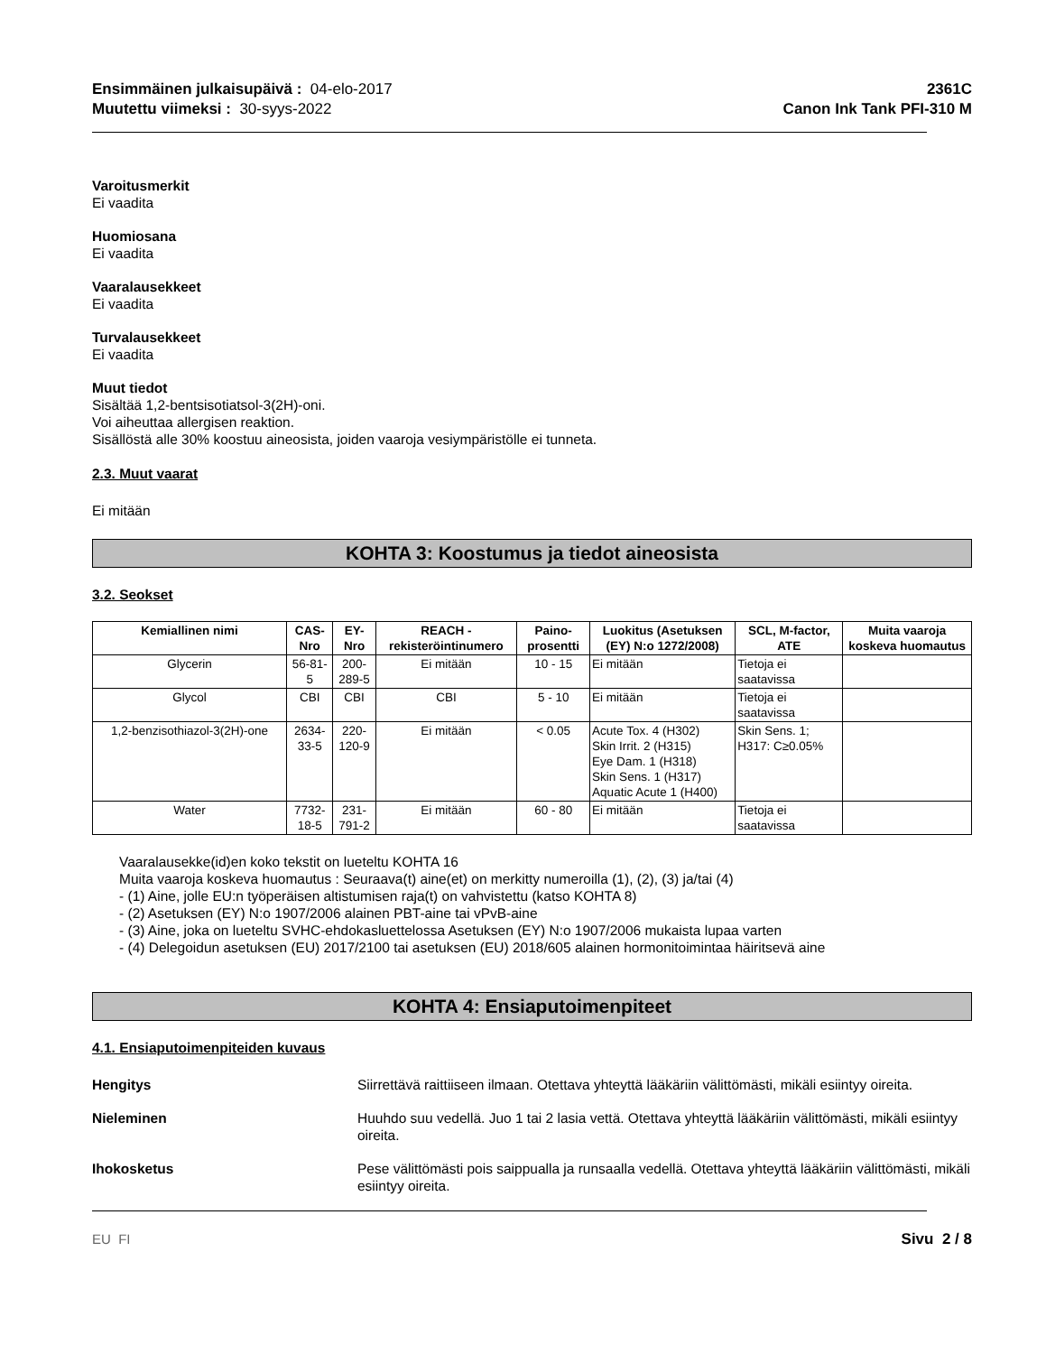Ensimmäinen julkaisupäivä : 04-elo-2017
Muutettu viimeksi : 30-syys-2022
2361C
Canon Ink Tank PFI-310 M
Varoitusmerkit
Ei vaadita
Huomiosana
Ei vaadita
Vaaralausekkeet
Ei vaadita
Turvalausekkeet
Ei vaadita
Muut tiedot
Sisältää 1,2-bentsisotiatsol-3(2H)-oni.
Voi aiheuttaa allergisen reaktion.
Sisällöstä alle 30% koostuu aineosista, joiden vaaroja vesiympäristölle ei tunneta.
2.3. Muut vaarat
Ei mitään
KOHTA 3: Koostumus ja tiedot aineosista
3.2. Seokset
| Kemiallinen nimi | CAS-Nro | EY-Nro | REACH -rekisteröintinumero | Paino-prosentti | Luokitus (Asetuksen (EY) N:o 1272/2008) | SCL, M-factor, ATE | Muita vaaroja koskeva huomautus |
| --- | --- | --- | --- | --- | --- | --- | --- |
| Glycerin | 56-81-5 | 200-289-5 | Ei mitään | 10 - 15 | Ei mitään | Tietoja ei saatavissa | |
| Glycol | CBI | CBI | CBI | 5 - 10 | Ei mitään | Tietoja ei saatavissa | |
| 1,2-benzisothiazol-3(2H)-one | 2634-33-5 | 220-120-9 | Ei mitään | < 0.05 | Acute Tox. 4 (H302) Skin Irrit. 2 (H315) Eye Dam. 1 (H318) Skin Sens. 1 (H317) Aquatic Acute 1 (H400) | Skin Sens. 1; H317: C≥0.05% | |
| Water | 7732-18-5 | 231-791-2 | Ei mitään | 60 - 80 | Ei mitään | Tietoja ei saatavissa | |
Vaaralausekke(id)en koko tekstit on lueteltu KOHTA 16
Muita vaaroja koskeva huomautus : Seuraava(t) aine(et) on merkitty numeroilla (1), (2), (3) ja/tai (4)
- (1) Aine, jolle EU:n työperäisen altistumisen raja(t) on vahvistettu (katso KOHTA 8)
- (2) Asetuksen (EY) N:o 1907/2006 alainen PBT-aine tai vPvB-aine
- (3) Aine, joka on lueteltu SVHC-ehdokasluettelossa Asetuksen (EY) N:o 1907/2006 mukaista lupaa varten
- (4) Delegoidun asetuksen (EU) 2017/2100 tai asetuksen (EU) 2018/605 alainen hormonitoimintaa häiritsevä aine
KOHTA 4: Ensiaputoimenpiteet
4.1. Ensiaputoimenpiteiden kuvaus
Hengitys Siirrettävä raittiiseen ilmaan. Otettava yhteyttä lääkäriin välittömästi, mikäli esiintyy oireita.
Nieleminen Huuhdo suu vedellä. Juo 1 tai 2 lasia vettä. Otettava yhteyttä lääkäriin välittömästi, mikäli esiintyy oireita.
Ihokosketus Pese välittömästi pois saippualla ja runsaalla vedellä. Otettava yhteyttä lääkäriin välittömästi, mikäli esiintyy oireita.
EU FI Sivu 2 / 8